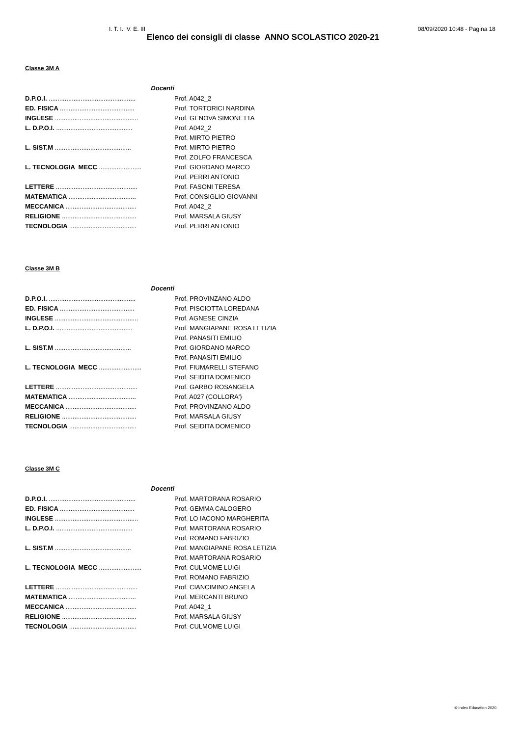I. T. I. V. E. III 08/09/2020 10:48 - Pagina 18
Elenco dei consigli di classe ANNO SCOLASTICO 2020-21
Classe 3M A
| Docenti | |
| D.P.O.I. ................................................. | Prof. A042_2 |
| ED. FISICA .......................................... | Prof. TORTORICI NARDINA |
| INGLESE ............................................... | Prof. GENOVA SIMONETTA |
| L. D.P.O.I. ........................................... | Prof. A042_2 |
| | Prof. MIRTO PIETRO |
| L. SIST.M ........................................... | Prof. MIRTO PIETRO |
| | Prof. ZOLFO FRANCESCA |
| L. TECNOLOGIA MECC ........................ | Prof. GIORDANO MARCO |
| | Prof. PERRI ANTONIO |
| LETTERE .............................................. | Prof. FASONI TERESA |
| MATEMATICA ...................................... | Prof. CONSIGLIO GIOVANNI |
| MECCANICA ........................................ | Prof. A042_2 |
| RELIGIONE .......................................... | Prof. MARSALA GIUSY |
| TECNOLOGIA ...................................... | Prof. PERRI ANTONIO |
Classe 3M B
| Docenti | |
| D.P.O.I. ................................................. | Prof. PROVINZANO ALDO |
| ED. FISICA .......................................... | Prof. PISCIOTTA LOREDANA |
| INGLESE ............................................... | Prof. AGNESE CINZIA |
| L. D.P.O.I. ........................................... | Prof. MANGIAPANE ROSA LETIZIA |
| | Prof. PANASITI EMILIO |
| L. SIST.M ........................................... | Prof. GIORDANO MARCO |
| | Prof. PANASITI EMILIO |
| L. TECNOLOGIA MECC ........................ | Prof. FIUMARELLI STEFANO |
| | Prof. SEIDITA DOMENICO |
| LETTERE .............................................. | Prof. GARBO ROSANGELA |
| MATEMATICA ...................................... | Prof. A027 (COLLORA') |
| MECCANICA ........................................ | Prof. PROVINZANO ALDO |
| RELIGIONE .......................................... | Prof. MARSALA GIUSY |
| TECNOLOGIA ...................................... | Prof. SEIDITA DOMENICO |
Classe 3M C
| Docenti | |
| D.P.O.I. ................................................. | Prof. MARTORANA ROSARIO |
| ED. FISICA .......................................... | Prof. GEMMA CALOGERO |
| INGLESE ............................................... | Prof. LO IACONO MARGHERITA |
| L. D.P.O.I. ........................................... | Prof. MARTORANA ROSARIO |
| | Prof. ROMANO FABRIZIO |
| L. SIST.M ........................................... | Prof. MANGIAPANE ROSA LETIZIA |
| | Prof. MARTORANA ROSARIO |
| L. TECNOLOGIA MECC ........................ | Prof. CULMOME LUIGI |
| | Prof. ROMANO FABRIZIO |
| LETTERE .............................................. | Prof. CIANCIMINO ANGELA |
| MATEMATICA ...................................... | Prof. MERCANTI BRUNO |
| MECCANICA ........................................ | Prof. A042_1 |
| RELIGIONE .......................................... | Prof. MARSALA GIUSY |
| TECNOLOGIA ...................................... | Prof. CULMOME LUIGI |
© Index Education 2020